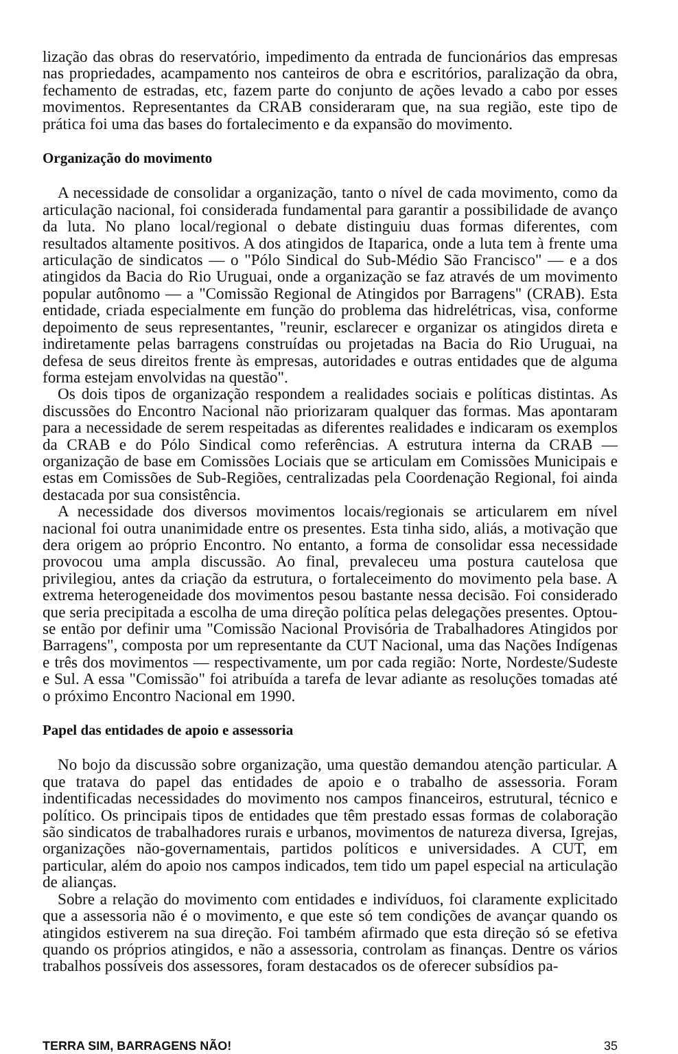lização das obras do reservatório, impedimento da entrada de funcionários das empresas nas propriedades, acampamento nos canteiros de obra e escritórios, paralização da obra, fechamento de estradas, etc, fazem parte do conjunto de ações levado a cabo por esses movimentos. Representantes da CRAB consideraram que, na sua região, este tipo de prática foi uma das bases do fortalecimento e da expansão do movimento.
Organização do movimento
A necessidade de consolidar a organização, tanto o nível de cada movimento, como da articulação nacional, foi considerada fundamental para garantir a possibilidade de avanço da luta. No plano local/regional o debate distinguiu duas formas diferentes, com resultados altamente positivos. A dos atingidos de Itaparica, onde a luta tem à frente uma articulação de sindicatos — o "Pólo Sindical do Sub-Médio São Francisco" — e a dos atingidos da Bacia do Rio Uruguai, onde a organização se faz através de um movimento popular autônomo — a "Comissão Regional de Atingidos por Barragens" (CRAB). Esta entidade, criada especialmente em função do problema das hidrelétricas, visa, conforme depoimento de seus representantes, "reunir, esclarecer e organizar os atingidos direta e indiretamente pelas barragens construídas ou projetadas na Bacia do Rio Uruguai, na defesa de seus direitos frente às empresas, autoridades e outras entidades que de alguma forma estejam envolvidas na questão".
Os dois tipos de organização respondem a realidades sociais e políticas distintas. As discussões do Encontro Nacional não priorizaram qualquer das formas. Mas apontaram para a necessidade de serem respeitadas as diferentes realidades e indicaram os exemplos da CRAB e do Pólo Sindical como referências. A estrutura interna da CRAB — organização de base em Comissões Lociais que se articulam em Comissões Municipais e estas em Comissões de Sub-Regiões, centralizadas pela Coordenação Regional, foi ainda destacada por sua consistência.
A necessidade dos diversos movimentos locais/regionais se articularem em nível nacional foi outra unanimidade entre os presentes. Esta tinha sido, aliás, a motivação que dera origem ao próprio Encontro. No entanto, a forma de consolidar essa necessidade provocou uma ampla discussão. Ao final, prevaleceu uma postura cautelosa que privilegiou, antes da criação da estrutura, o fortaleceimento do movimento pela base. A extrema heterogeneidade dos movimentos pesou bastante nessa decisão. Foi considerado que seria precipitada a escolha de uma direção política pelas delegações presentes. Optou-se então por definir uma "Comissão Nacional Provisória de Trabalhadores Atingidos por Barragens", composta por um representante da CUT Nacional, uma das Nações Indígenas e três dos movimentos — respectivamente, um por cada região: Norte, Nordeste/Sudeste e Sul. A essa "Comissão" foi atribuída a tarefa de levar adiante as resoluções tomadas até o próximo Encontro Nacional em 1990.
Papel das entidades de apoio e assessoria
No bojo da discussão sobre organização, uma questão demandou atenção particular. A que tratava do papel das entidades de apoio e o trabalho de assessoria. Foram indentificadas necessidades do movimento nos campos financeiros, estrutural, técnico e político. Os principais tipos de entidades que têm prestado essas formas de colaboração são sindicatos de trabalhadores rurais e urbanos, movimentos de natureza diversa, Igrejas, organizações não-governamentais, partidos políticos e universidades. A CUT, em particular, além do apoio nos campos indicados, tem tido um papel especial na articulação de alianças.
Sobre a relação do movimento com entidades e indivíduos, foi claramente explicitado que a assessoria não é o movimento, e que este só tem condições de avançar quando os atingidos estiverem na sua direção. Foi também afirmado que esta direção só se efetiva quando os próprios atingidos, e não a assessoria, controlam as finanças. Dentre os vários trabalhos possíveis dos assessores, foram destacados os de oferecer subsídios pa-
TERRA SIM, BARRAGENS NÃO! 35